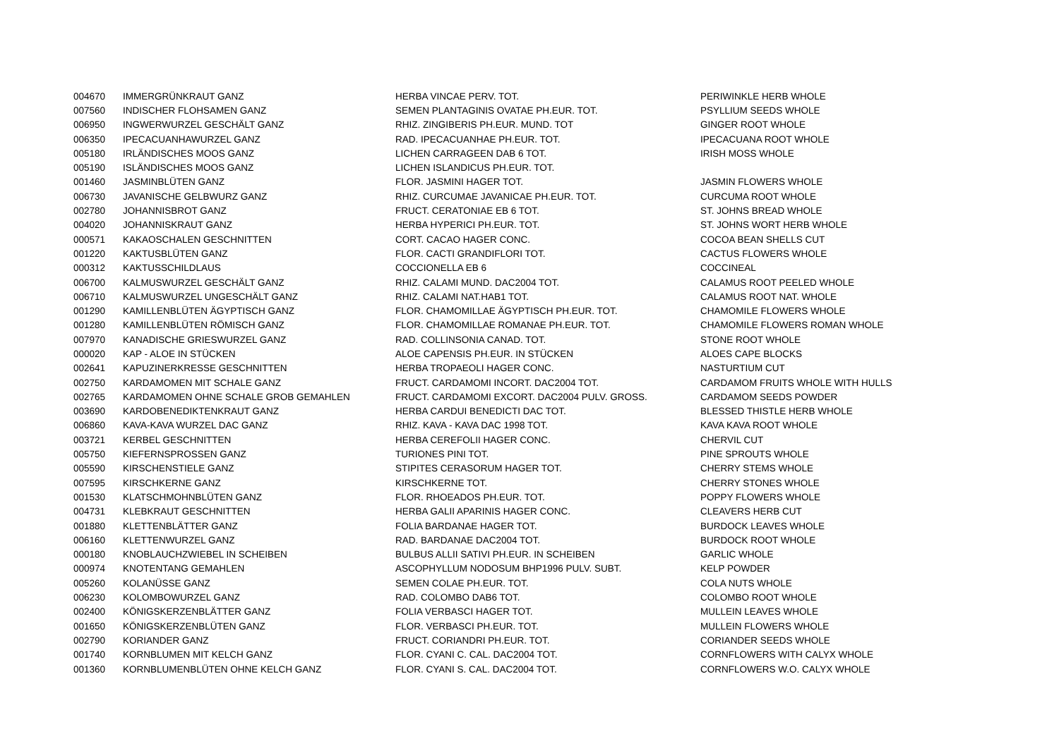| 004670 | IMMERGRÜNKRAUT GANZ | HERBA VINCAE PERV. TOT. | PERIWINKLE HERB WHOLE |
| 007560 | INDISCHER FLOHSAMEN GANZ | SEMEN PLANTAGINIS OVATAE PH.EUR. TOT. | PSYLLIUM SEEDS WHOLE |
| 006950 | INGWERWURZEL GESCHÄLT GANZ | RHIZ. ZINGIBERIS PH.EUR. MUND. TOT | GINGER ROOT WHOLE |
| 006350 | IPECACUANHAWURZEL GANZ | RAD. IPECACUANHAE PH.EUR. TOT. | IPECACUANA ROOT WHOLE |
| 005180 | IRLÄNDISCHES MOOS GANZ | LICHEN CARRAGEEN DAB 6 TOT. | IRISH MOSS WHOLE |
| 005190 | ISLÄNDISCHES MOOS GANZ | LICHEN ISLANDICUS PH.EUR. TOT. | |
| 001460 | JASMINBLÜTEN GANZ | FLOR. JASMINI HAGER TOT. | JASMIN FLOWERS WHOLE |
| 006730 | JAVANISCHE GELBWURZ GANZ | RHIZ. CURCUMAE JAVANICAE PH.EUR. TOT. | CURCUMA ROOT WHOLE |
| 002780 | JOHANNISBROT GANZ | FRUCT. CERATONIAE EB 6 TOT. | ST. JOHNS BREAD WHOLE |
| 004020 | JOHANNISKRAUT GANZ | HERBA HYPERICI PH.EUR. TOT. | ST. JOHNS WORT HERB WHOLE |
| 000571 | KAKAOSCHALEN GESCHNITTEN | CORT. CACAO HAGER CONC. | COCOA BEAN SHELLS CUT |
| 001220 | KAKTUSBLÜTEN GANZ | FLOR. CACTI GRANDIFLORI TOT. | CACTUS FLOWERS WHOLE |
| 000312 | KAKTUSSCHILDLAUS | COCCIONELLA EB 6 | COCCINEAL |
| 006700 | KALMUSWURZEL GESCHÄLT GANZ | RHIZ. CALAMI MUND. DAC2004 TOT. | CALAMUS ROOT PEELED WHOLE |
| 006710 | KALMUSWURZEL UNGESCHÄLT GANZ | RHIZ. CALAMI NAT.HAB1 TOT. | CALAMUS ROOT NAT. WHOLE |
| 001290 | KAMILLENBLÜTEN ÄGYPTISCH GANZ | FLOR. CHAMOMILLAE ÄGYPTISCH PH.EUR. TOT. | CHAMOMILE FLOWERS WHOLE |
| 001280 | KAMILLENBLÜTEN RÖMISCH GANZ | FLOR. CHAMOMILLAE ROMANAE PH.EUR. TOT. | CHAMOMILE FLOWERS ROMAN WHOLE |
| 007970 | KANADISCHE GRIESWURZEL GANZ | RAD. COLLINSONIA CANAD. TOT. | STONE ROOT WHOLE |
| 000020 | KAP - ALOE IN STÜCKEN | ALOE CAPENSIS PH.EUR. IN STÜCKEN | ALOES CAPE BLOCKS |
| 002641 | KAPUZINERKRESSE GESCHNITTEN | HERBA TROPAEOLI HAGER CONC. | NASTURTIUM CUT |
| 002750 | KARDAMOMEN MIT SCHALE GANZ | FRUCT. CARDAMOMI INCORT. DAC2004 TOT. | CARDAMOM FRUITS WHOLE WITH HULLS |
| 002765 | KARDAMOMEN OHNE SCHALE GROB GEMAHLEN | FRUCT. CARDAMOMI EXCORT. DAC2004 PULV. GROSS. | CARDAMOM SEEDS POWDER |
| 003690 | KARDOBENEDIKTENKRAUT GANZ | HERBA CARDUI BENEDICTI DAC TOT. | BLESSED THISTLE HERB WHOLE |
| 006860 | KAVA-KAVA WURZEL DAC GANZ | RHIZ. KAVA - KAVA DAC 1998 TOT. | KAVA KAVA ROOT WHOLE |
| 003721 | KERBEL GESCHNITTEN | HERBA CEREFOLII HAGER CONC. | CHERVIL CUT |
| 005750 | KIEFERNSPROSSEN GANZ | TURIONES PINI TOT. | PINE SPROUTS WHOLE |
| 005590 | KIRSCHENSTIELE GANZ | STIPITES CERASORUM HAGER TOT. | CHERRY STEMS WHOLE |
| 007595 | KIRSCHKERNE GANZ | KIRSCHKERNE TOT. | CHERRY STONES WHOLE |
| 001530 | KLATSCHMOHNBLÜTEN GANZ | FLOR. RHOEADOS PH.EUR. TOT. | POPPY FLOWERS WHOLE |
| 004731 | KLEBKRAUT GESCHNITTEN | HERBA GALII APARINIS HAGER CONC. | CLEAVERS HERB CUT |
| 001880 | KLETTENBLÄTTER GANZ | FOLIA BARDANAE HAGER TOT. | BURDOCK LEAVES WHOLE |
| 006160 | KLETTENWURZEL GANZ | RAD. BARDANAE DAC2004 TOT. | BURDOCK ROOT WHOLE |
| 000180 | KNOBLAUCHZWIEBEL IN SCHEIBEN | BULBUS ALLII SATIVI PH.EUR. IN SCHEIBEN | GARLIC WHOLE |
| 000974 | KNOTENTANG GEMAHLEN | ASCOPHYLLUM NODOSUM BHP1996 PULV. SUBT. | KELP POWDER |
| 005260 | KOLANÜSSE GANZ | SEMEN COLAE PH.EUR. TOT. | COLA NUTS WHOLE |
| 006230 | KOLOMBOWURZEL GANZ | RAD. COLOMBO DAB6 TOT. | COLOMBO ROOT WHOLE |
| 002400 | KÖNIGSKERZENBLÄTTER GANZ | FOLIA VERBASCI HAGER TOT. | MULLEIN LEAVES WHOLE |
| 001650 | KÖNIGSKERZENBLÜTEN GANZ | FLOR. VERBASCI PH.EUR. TOT. | MULLEIN FLOWERS WHOLE |
| 002790 | KORIANDER GANZ | FRUCT. CORIANDRI PH.EUR. TOT. | CORIANDER SEEDS WHOLE |
| 001740 | KORNBLUMEN MIT KELCH GANZ | FLOR. CYANI C. CAL. DAC2004 TOT. | CORNFLOWERS WITH CALYX WHOLE |
| 001360 | KORNBLUMENBLÜTEN OHNE KELCH GANZ | FLOR. CYANI S. CAL. DAC2004 TOT. | CORNFLOWERS W.O. CALYX WHOLE |